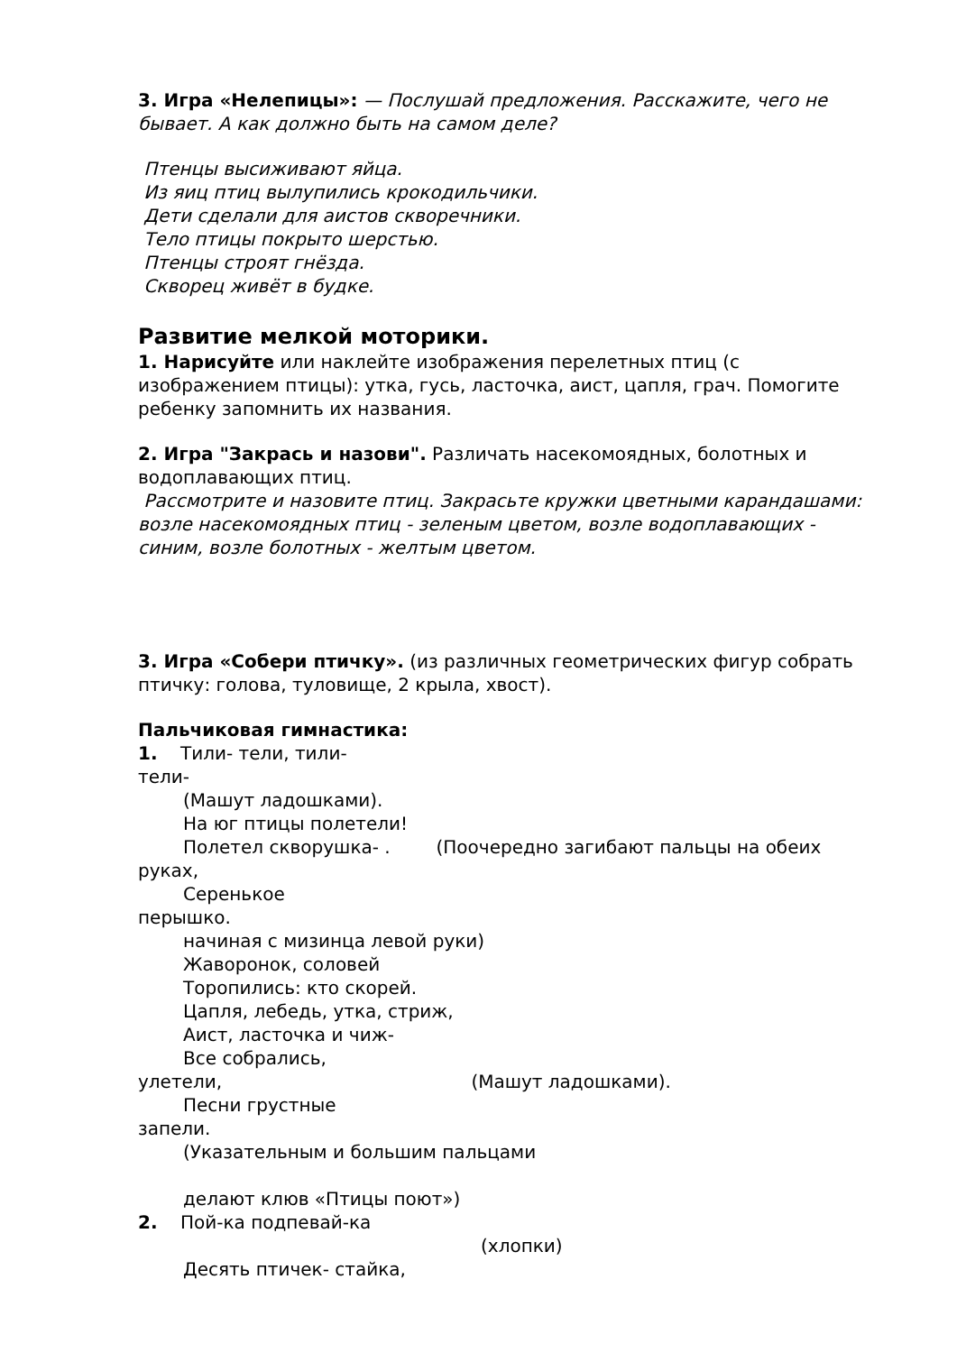3. Игра «Нелепицы»: — Послушай предложения. Расскажите, чего не бывает. А как должно быть на самом деле?
Птенцы высиживают яйца.
Из яиц птиц вылупились крокодильчики.
Дети сделали для аистов скворечники.
Тело птицы покрыто шерстью.
Птенцы строят гнёзда.
Скворец живёт в будке.
Развитие мелкой моторики.
1. Нарисуйте или наклейте изображения перелетных птиц (с изображением птицы): утка, гусь, ласточка, аист, цапля, грач. Помогите ребенку запомнить их названия.
2. Игра "Закрась и назови". Различать насекомоядных, болотных и водоплавающих птиц.
Рассмотрите и назовите птиц. Закрасьте кружки цветными карандашами: возле насекомоядных птиц - зеленым цветом, возле водоплавающих - синим, возле болотных - желтым цветом.
3. Игра «Собери птичку». (из различных геометрических фигур собрать птичку: голова, туловище, 2 крыла, хвост).
Пальчиковая гимнастика:
1. Тили- тели, тили-
тели-
(Машут ладошками).
На юг птицы полетели!
Полетел скворушка- . (Поочередно загибают пальцы на обеих
руках,
Серенькое
перышко.
начиная с мизинца левой руки)
Жаворонок, соловей
Торопились: кто скорей.
Цапля, лебедь, утка, стриж,
Аист, ласточка и чиж-
Все собрались,
улетели, (Машут ладошками).
Песни грустные
запели.
(Указательным и большим пальцами
делают клюв «Птицы поют»)
2. Пой-ка подпевай-ка
(хлопки)
Десять птичек- стайка,